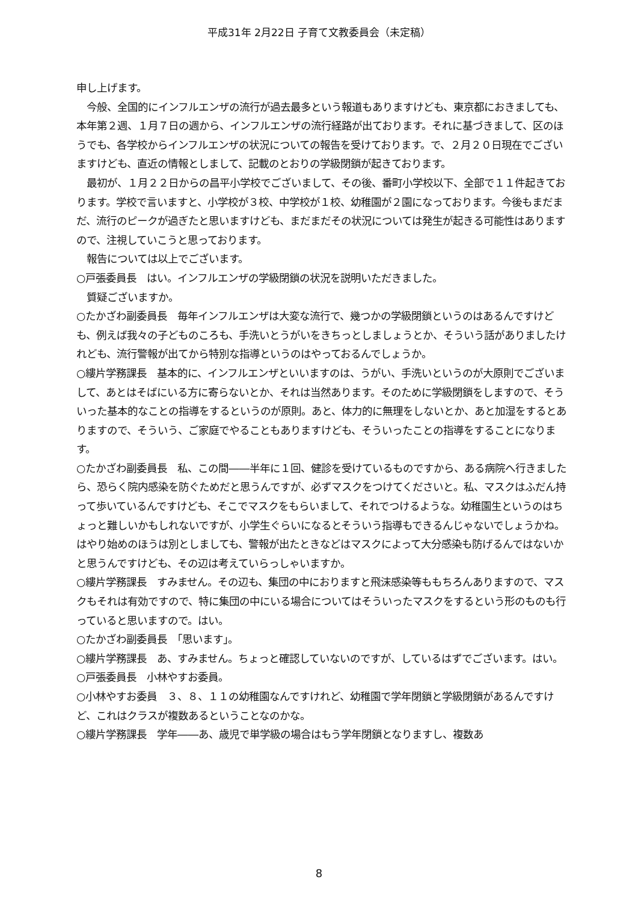平成31年 2月22日 子育て文教委員会（未定稿）
申し上げます。
　今般、全国的にインフルエンザの流行が過去最多という報道もありますけども、東京都におきましても、本年第２週、１月７日の週から、インフルエンザの流行経路が出ております。それに基づきまして、区のほうでも、各学校からインフルエンザの状況についての報告を受けております。で、２月２０日現在でございますけども、直近の情報としまして、記載のとおりの学級閉鎖が起きております。
　最初が、１月２２日からの昌平小学校でございまして、その後、番町小学校以下、全部で１１件起きております。学校で言いますと、小学校が３校、中学校が１校、幼稚園が２園になっております。今後もまだまだ、流行のピークが過ぎたと思いますけども、まだまだその状況については発生が起きる可能性はありますので、注視していこうと思っております。
　報告については以上でございます。
○戸張委員長　はい。インフルエンザの学級閉鎖の状況を説明いただきました。
　質疑ございますか。
○たかざわ副委員長　毎年インフルエンザは大変な流行で、幾つかの学級閉鎖というのはあるんですけども、例えば我々の子どものころも、手洗いとうがいをきちっとしましょうとか、そういう話がありましたけれども、流行警報が出てから特別な指導というのはやっておるんでしょうか。
○縷片学務課長　基本的に、インフルエンザといいますのは、うがい、手洗いというのが大原則でございまして、あとはそばにいる方に寄らないとか、それは当然あります。そのために学級閉鎖をしますので、そういった基本的なことの指導をするというのが原則。あと、体力的に無理をしないとか、あと加湿をするとありますので、そういう、ご家庭でやることもありますけども、そういったことの指導をすることになります。
○たかざわ副委員長　私、この間――半年に１回、健診を受けているものですから、ある病院へ行きましたら、恐らく院内感染を防ぐためだと思うんですが、必ずマスクをつけてくださいと。私、マスクはふだん持って歩いているんですけども、そこでマスクをもらいまして、それでつけるような。幼稚園生というのはちょっと難しいかもしれないですが、小学生ぐらいになるとそういう指導もできるんじゃないでしょうかね。はやり始めのほうは別としましても、警報が出たときなどはマスクによって大分感染も防げるんではないかと思うんですけども、その辺は考えていらっしゃいますか。
○縷片学務課長　すみません。その辺も、集団の中におりますと飛沫感染等ももちろんありますので、マスクもそれは有効ですので、特に集団の中にいる場合についてはそういったマスクをするという形のものも行っていると思いますので。はい。
○たかざわ副委員長　「思います」。
○縷片学務課長　あ、すみません。ちょっと確認していないのですが、しているはずでございます。はい。
○戸張委員長　小林やすお委員。
○小林やすお委員　３、８、１１の幼稚園なんですけれど、幼稚園で学年閉鎖と学級閉鎖があるんですけど、これはクラスが複数あるということなのかな。
○縷片学務課長　学年――あ、歳児で単学級の場合はもう学年閉鎖となりますし、複数あ
8